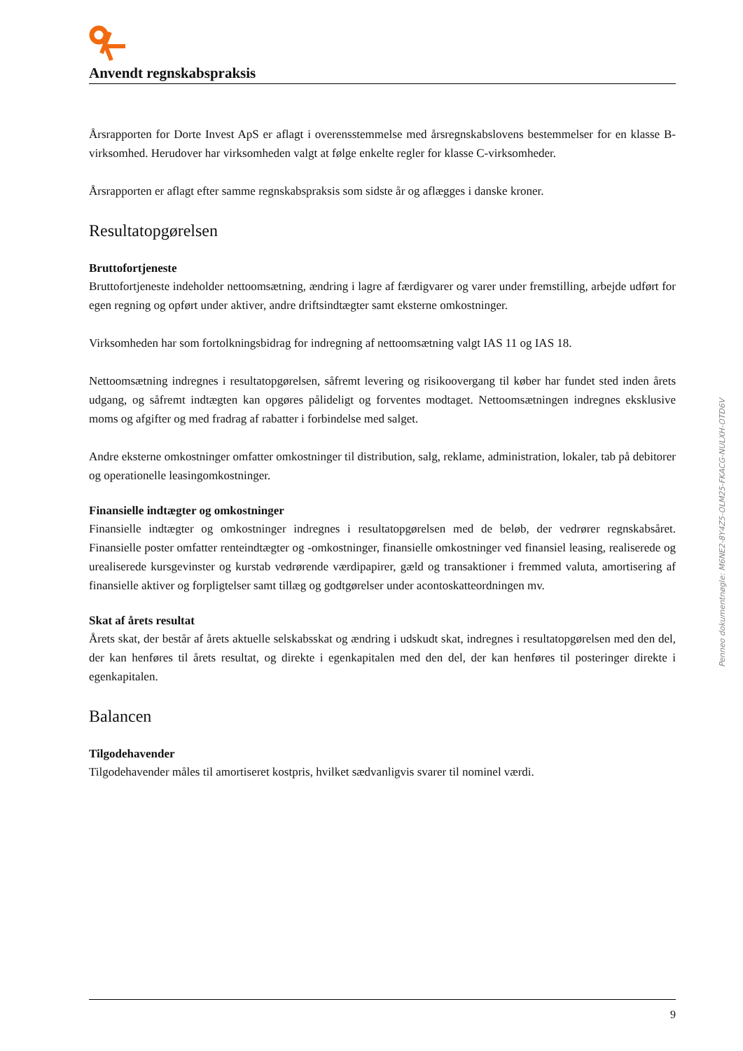Anvendt regnskabspraksis
Årsrapporten for Dorte Invest ApS er aflagt i overensstemmelse med årsregnskabslovens bestemmelser for en klasse B-virksomhed. Herudover har virksomheden valgt at følge enkelte regler for klasse C-virksomheder.
Årsrapporten er aflagt efter samme regnskabspraksis som sidste år og aflægges i danske kroner.
Resultatopgørelsen
Bruttofortjeneste
Bruttofortjeneste indeholder nettoomsætning, ændring i lagre af færdigvarer og varer under fremstilling, arbejde udført for egen regning og opført under aktiver, andre driftsindtægter samt eksterne omkostninger.
Virksomheden har som fortolkningsbidrag for indregning af nettoomsætning valgt IAS 11 og IAS 18.
Nettoomsætning indregnes i resultatopgørelsen, såfremt levering og risikoovergang til køber har fundet sted inden årets udgang, og såfremt indtægten kan opgøres pålideligt og forventes modtaget. Nettoomsætningen indregnes eksklusive moms og afgifter og med fradrag af rabatter i forbindelse med salget.
Andre eksterne omkostninger omfatter omkostninger til distribution, salg, reklame, administration, lokaler, tab på debitorer og operationelle leasingomkostninger.
Finansielle indtægter og omkostninger
Finansielle indtægter og omkostninger indregnes i resultatopgørelsen med de beløb, der vedrører regnskabsåret. Finansielle poster omfatter renteindtægter og -omkostninger, finansielle omkostninger ved finansiel leasing, realiserede og urealiserede kursgevinster og kurstab vedrørende værdipapirer, gæld og transaktioner i fremmed valuta, amortisering af finansielle aktiver og forpligtelser samt tillæg og godtgørelser under acontoskatteordningen mv.
Skat af årets resultat
Årets skat, der består af årets aktuelle selskabsskat og ændring i udskudt skat, indregnes i resultatopgørelsen med den del, der kan henføres til årets resultat, og direkte i egenkapitalen med den del, der kan henføres til posteringer direkte i egenkapitalen.
Balancen
Tilgodehavender
Tilgodehavender måles til amortiseret kostpris, hvilket sædvanligvis svarer til nominel værdi.
Penneo dokumentnøgle: M6NE2-8Y4Z5-OLM25-FKACG-NULXH-OTD6V
9